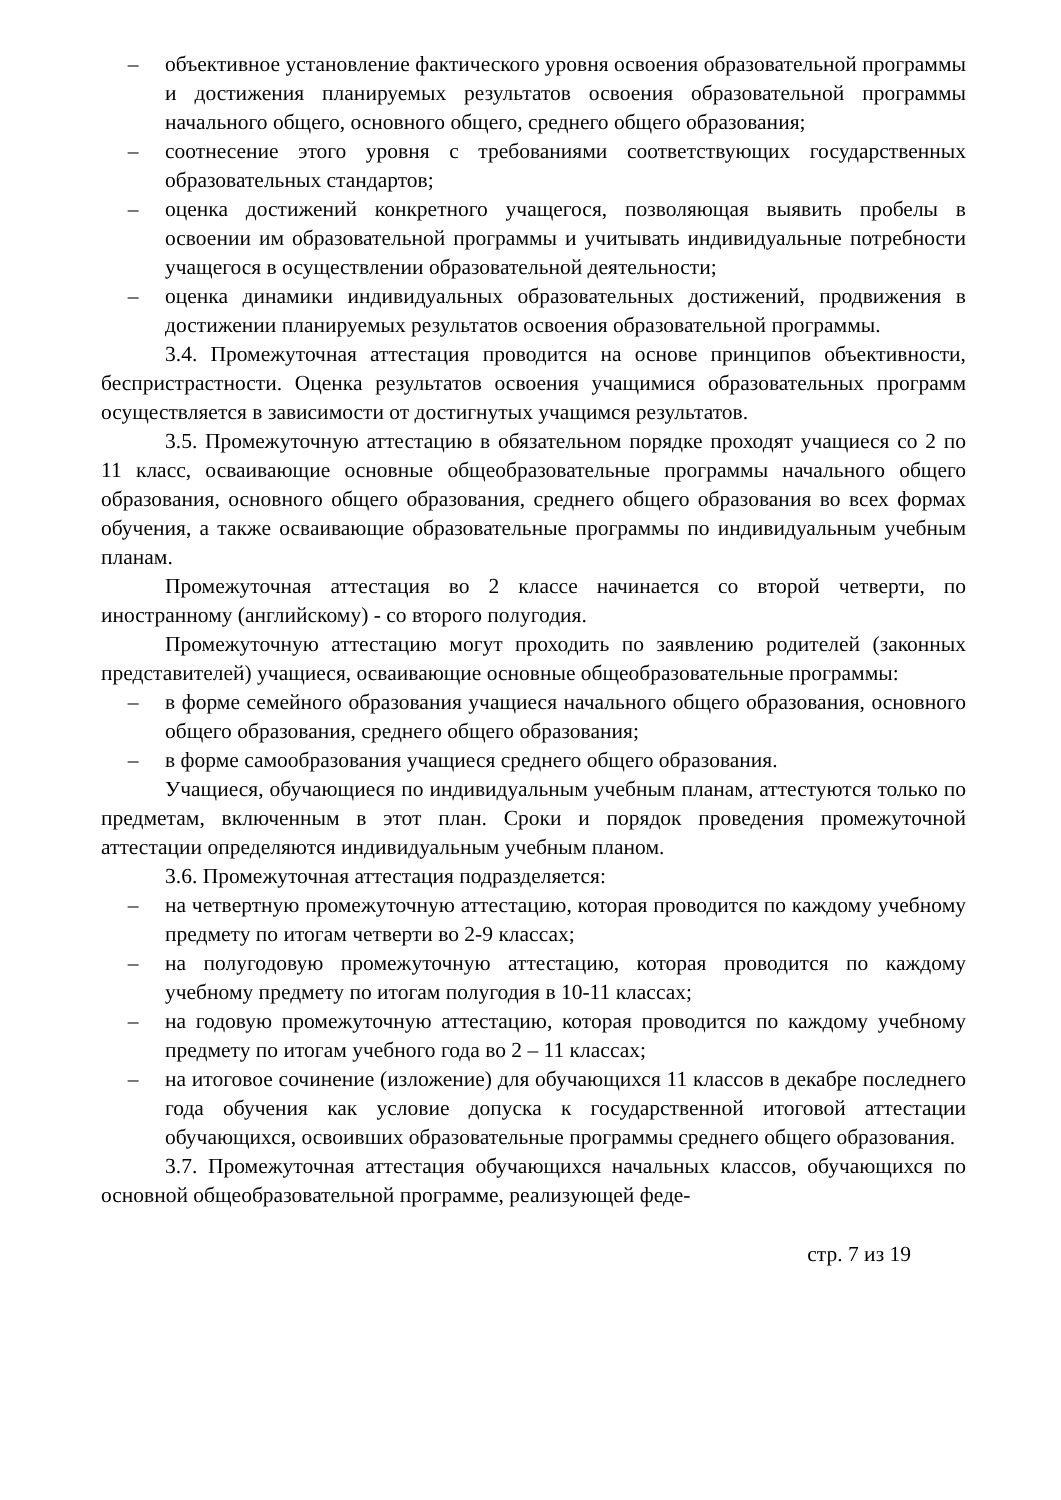– объективное установление фактического уровня освоения образовательной программы и достижения планируемых результатов освоения образовательной программы начального общего, основного общего, среднего общего образования;
– соотнесение этого уровня с требованиями соответствующих государственных образовательных стандартов;
– оценка достижений конкретного учащегося, позволяющая выявить пробелы в освоении им образовательной программы и учитывать индивидуальные потребности учащегося в осуществлении образовательной деятельности;
– оценка динамики индивидуальных образовательных достижений, продвижения в достижении планируемых результатов освоения образовательной программы.
3.4. Промежуточная аттестация проводится на основе принципов объективности, беспристрастности. Оценка результатов освоения учащимися образовательных программ осуществляется в зависимости от достигнутых учащимся результатов.
3.5. Промежуточную аттестацию в обязательном порядке проходят учащиеся со 2 по 11 класс, осваивающие основные общеобразовательные программы начального общего образования, основного общего образования, среднего общего образования во всех формах обучения, а также осваивающие образовательные программы по индивидуальным учебным планам.
Промежуточная аттестация во 2 классе начинается со второй четверти, по иностранному (английскому) - со второго полугодия.
Промежуточную аттестацию могут проходить по заявлению родителей (законных представителей) учащиеся, осваивающие основные общеобразовательные программы:
– в форме семейного образования учащиеся начального общего образования, основного общего образования, среднего общего образования;
– в форме самообразования учащиеся среднего общего образования.
Учащиеся, обучающиеся по индивидуальным учебным планам, аттестуются только по предметам, включенным в этот план. Сроки и порядок проведения промежуточной аттестации определяются индивидуальным учебным планом.
3.6. Промежуточная аттестация подразделяется:
– на четвертную промежуточную аттестацию, которая проводится по каждому учебному предмету по итогам четверти во 2-9 классах;
– на полугодовую промежуточную аттестацию, которая проводится по каждому учебному предмету по итогам полугодия в 10-11 классах;
– на годовую промежуточную аттестацию, которая проводится по каждому учебному предмету по итогам учебного года во 2 – 11 классах;
– на итоговое сочинение (изложение) для обучающихся 11 классов в декабре последнего года обучения как условие допуска к государственной итоговой аттестации обучающихся, освоивших образовательные программы среднего общего образования.
3.7. Промежуточная аттестация обучающихся начальных классов, обучающихся по основной общеобразовательной программе, реализующей феде-
стр. 7 из 19